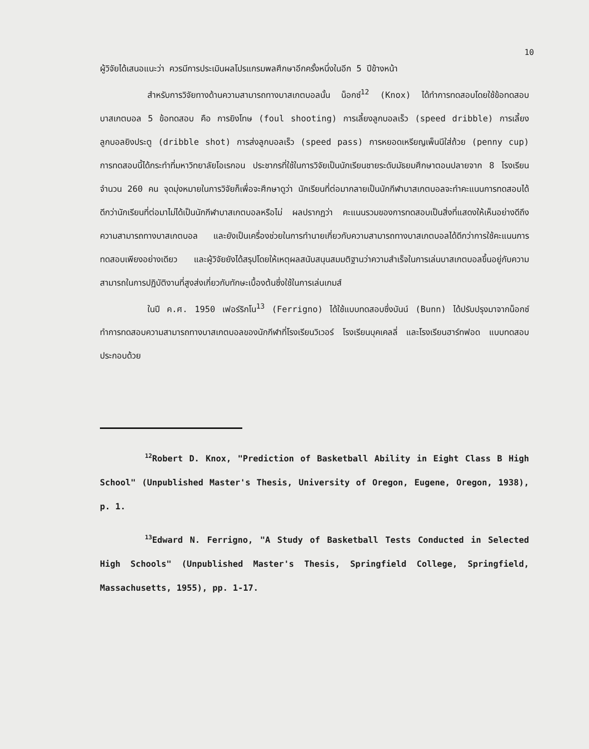10
ผู้วิจัยได้เสนอแนะว่า ควรมีการประเมินผลโปรแกรมพลศึกษาอีกครั้งหนึ่งในอีก 5 ปีข้างหน้า
สำหรับการวิจัยทางด้านความสามารถทางบาสเกตบอลนั้น น็อกซ์<sup>12</sup> (Knox) ได้ทำการทดสอบโดยใช้ข้อทดสอบบาสเกตบอล 5 ข้อทดสอบ คือ การยิงโทษ (foul shooting) การเลี้ยงลูกบอลเร็ว (speed dribble) การเลี้ยงลูกบอลยิงประตู (dribble shot) การส่งลูกบอลเร็ว (speed pass) การหยอดเหรียญเพ็นนีใส่ถ้วย (penny cup) การทดสอบนี้ได้กระทำที่มหาวิทยาลัยโอเรกอน ประชากรที่ใช้ในการวิจัยเป็นนักเรียนชายระดับมัธยมศึกษาตอนปลายจาก 8 โรงเรียน จำนวน 260 คน จุดมุ่งหมายในการวิจัยก็เพื่อจะศึกษาดูว่า นักเรียนที่ต่อมากลายเป็นนักกีฬาบาสเกตบอลจะทำคะแนนการทดสอบได้ดีกว่านักเรียนที่ต่อมาไม่ได้เป็นนักกีฬาบาสเกตบอลหรือไม่ ผลปรากฏว่า คะแนนรวมของการทดสอบเป็นสิ่งที่แสดงให้เห็นอย่างดีถึงความสามารถทางบาสเกตบอล และยังเป็นเครื่องช่วยในการทำนายเกี่ยวกับความสามารถทางบาสเกตบอลได้ดีกว่าการใช้คะแนนการทดสอบเพียงอย่างเดียว และผู้วิจัยยังได้สรุปโดยให้เหตุผลสนับสนุนสมมติฐานว่าความสำเร็จในการเล่นบาสเกตบอลขึ้นอยู่กับความสามารถในการปฏิบัติงานที่สูงส่งเกี่ยวกับทักษะเบื้องต้นซึ่งใช้ในการเล่นเกมส์
ในปี ค.ศ. 1950 เฟอร์ริกโน<sup>13</sup> (Ferrigno) ได้ใช้แบบทดสอบซึ่งบันน์ (Bunn) ได้ปรับปรุงมาจากน็อกซ์ ทำการทดสอบความสามารถทางบาสเกตบอลของนักกีฬาที่โรงเรียนวิเวอร์ โรงเรียนบุคเคลลี่ และโรงเรียนฮาร์ทฟอด แบบทดสอบประกอบด้วย
<sup>12</sup> Robert D. Knox, "Prediction of Basketball Ability in Eight Class B High School" (Unpublished Master's Thesis, University of Oregon, Eugene, Oregon, 1938), p. 1.
<sup>13</sup> Edward N. Ferrigno, "A Study of Basketball Tests Conducted in Selected High Schools" (Unpublished Master's Thesis, Springfield College, Springfield, Massachusetts, 1955), pp. 1-17.